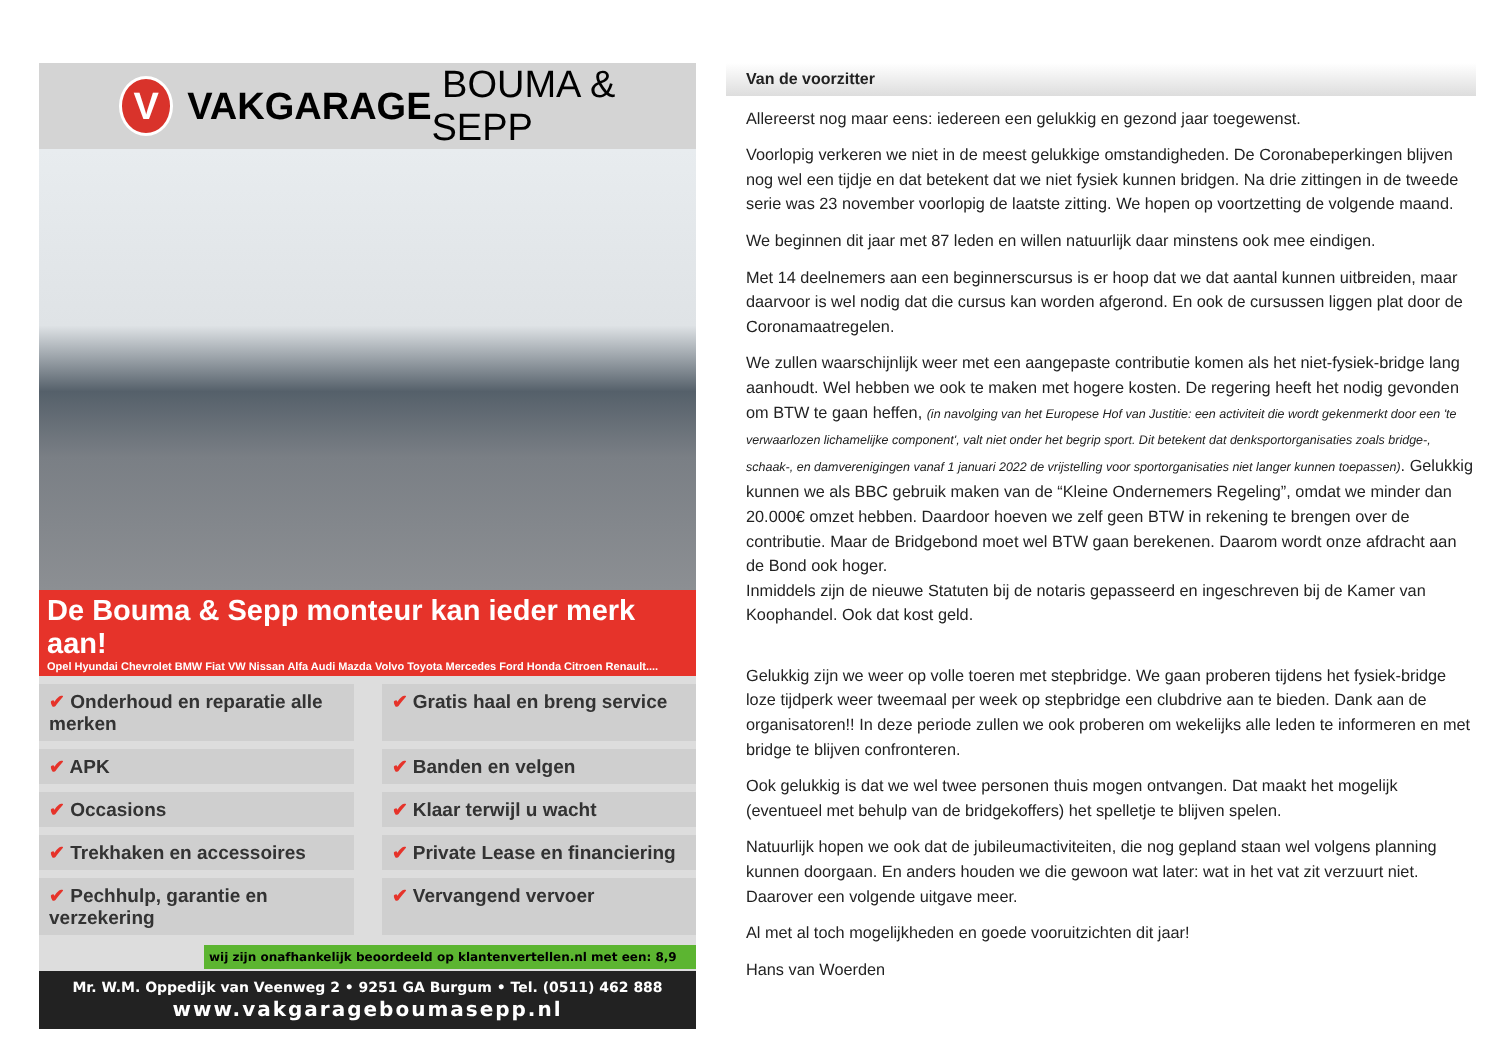V
VAKGARAGE BOUMA & SEPP
De Bouma & Sepp monteur kan ieder merk aan!
Opel Hyundai Chevrolet BMW Fiat VW Nissan Alfa Audi Mazda Volvo Toyota Mercedes Ford Honda Citroen Renault....
✔ Onderhoud en reparatie alle merken
✔ Gratis haal en breng service
✔ APK
✔ Banden en velgen
✔ Occasions
✔ Klaar terwijl u wacht
✔ Trekhaken en accessoires
✔ Private Lease en financiering
✔ Pechhulp, garantie en verzekering
✔ Vervangend vervoer
wij zijn onafhankelijk beoordeeld op klantenvertellen.nl met een: 8,9
Mr. W.M. Oppedijk van Veenweg 2 • 9251 GA Burgum • Tel. (0511) 462 888
www.vakgarageboumasepp.nl
Van de voorzitter
Allereerst nog maar eens: iedereen een gelukkig en gezond jaar toegewenst.
Voorlopig verkeren we niet in de meest gelukkige omstandigheden. De Coronabeperkingen blijven nog wel een tijdje en dat betekent dat we niet fysiek kunnen bridgen. Na drie zittingen in de tweede serie was 23 november voorlopig de laatste zitting. We hopen op voortzetting de volgende maand.
We beginnen dit jaar met 87 leden en willen natuurlijk daar minstens ook mee eindigen.
Met 14 deelnemers aan een beginnerscursus is er hoop dat we dat aantal kunnen uitbreiden, maar daarvoor is wel nodig dat die cursus kan worden afgerond. En ook de cursussen liggen plat door de Coronamaatregelen.
We zullen waarschijnlijk weer met een aangepaste contributie komen als het niet-fysiek-bridge lang aanhoudt. Wel hebben we ook te maken met hogere kosten. De regering heeft het nodig gevonden om BTW te gaan heffen, (in navolging van het Europese Hof van Justitie: een activiteit die wordt gekenmerkt door een 'te verwaarlozen lichamelijke component', valt niet onder het begrip sport. Dit betekent dat denksportorganisaties zoals bridge-, schaak-, en damverenigingen vanaf 1 januari 2022 de vrijstelling voor sportorganisaties niet langer kunnen toepassen). Gelukkig kunnen we als BBC gebruik maken van de “Kleine Ondernemers Regeling”, omdat we minder dan 20.000€ omzet hebben. Daardoor hoeven we zelf geen BTW in rekening te brengen over de contributie. Maar de Bridgebond moet wel BTW gaan berekenen. Daarom wordt onze afdracht aan de Bond ook hoger.
Inmiddels zijn de nieuwe Statuten bij de notaris gepasseerd en ingeschreven bij de Kamer van Koophandel. Ook dat kost geld.
Gelukkig zijn we weer op volle toeren met stepbridge. We gaan proberen tijdens het fysiek-bridge loze tijdperk weer tweemaal per week op stepbridge een clubdrive aan te bieden. Dank aan de organisatoren!! In deze periode zullen we ook proberen om wekelijks alle leden te informeren en met bridge te blijven confronteren.
Ook gelukkig is dat we wel twee personen thuis mogen ontvangen. Dat maakt het mogelijk (eventueel met behulp van de bridgekoffers) het spelletje te blijven spelen.
Natuurlijk hopen we ook dat de jubileumactiviteiten, die nog gepland staan wel volgens planning kunnen doorgaan. En anders houden we die gewoon wat later: wat in het vat zit verzuurt niet. Daarover een volgende uitgave meer.
Al met al toch mogelijkheden en goede vooruitzichten dit jaar!
Hans van Woerden